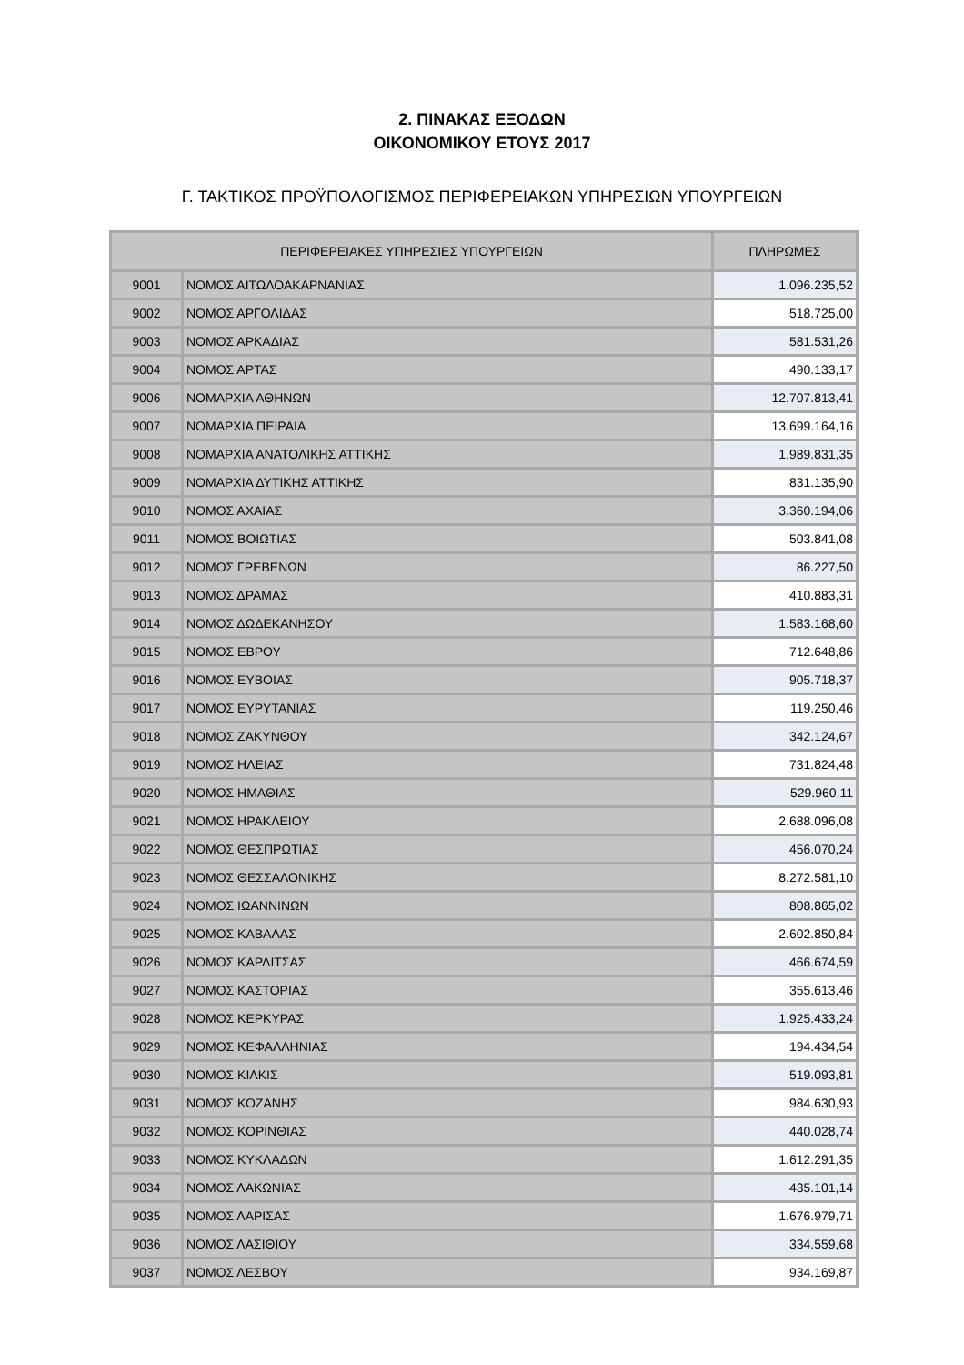2. ΠΙΝΑΚΑΣ ΕΞΟΔΩΝ
ΟΙΚΟΝΟΜΙΚΟΥ ΕΤΟΥΣ 2017
Γ. ΤΑΚΤΙΚΟΣ ΠΡΟΫΠΟΛΟΓΙΣΜΟΣ ΠΕΡΙΦΕΡΕΙΑΚΩΝ ΥΠΗΡΕΣΙΩΝ ΥΠΟΥΡΓΕΙΩΝ
| ΠΕΡΙΦΕΡΕΙΑΚΕΣ ΥΠΗΡΕΣΙΕΣ ΥΠΟΥΡΓΕΙΩΝ | | ΠΛΗΡΩΜΕΣ |
| --- | --- | --- |
| 9001 | ΝΟΜΟΣ ΑΙΤΩΛΟΑΚΑΡΝΑΝΙΑΣ | 1.096.235,52 |
| 9002 | ΝΟΜΟΣ ΑΡΓΟΛΙΔΑΣ | 518.725,00 |
| 9003 | ΝΟΜΟΣ ΑΡΚΑΔΙΑΣ | 581.531,26 |
| 9004 | ΝΟΜΟΣ ΑΡΤΑΣ | 490.133,17 |
| 9006 | ΝΟΜΑΡΧΙΑ ΑΘΗΝΩΝ | 12.707.813,41 |
| 9007 | ΝΟΜΑΡΧΙΑ ΠΕΙΡΑΙΑ | 13.699.164,16 |
| 9008 | ΝΟΜΑΡΧΙΑ ΑΝΑΤΟΛΙΚΗΣ ΑΤΤΙΚΗΣ | 1.989.831,35 |
| 9009 | ΝΟΜΑΡΧΙΑ ΔΥΤΙΚΗΣ ΑΤΤΙΚΗΣ | 831.135,90 |
| 9010 | ΝΟΜΟΣ ΑΧΑΙΑΣ | 3.360.194,06 |
| 9011 | ΝΟΜΟΣ ΒΟΙΩΤΙΑΣ | 503.841,08 |
| 9012 | ΝΟΜΟΣ ΓΡΕΒΕΝΩΝ | 86.227,50 |
| 9013 | ΝΟΜΟΣ ΔΡΑΜΑΣ | 410.883,31 |
| 9014 | ΝΟΜΟΣ ΔΩΔΕΚΑΝΗΣΟΥ | 1.583.168,60 |
| 9015 | ΝΟΜΟΣ ΕΒΡΟΥ | 712.648,86 |
| 9016 | ΝΟΜΟΣ ΕΥΒΟΙΑΣ | 905.718,37 |
| 9017 | ΝΟΜΟΣ ΕΥΡΥΤΑΝΙΑΣ | 119.250,46 |
| 9018 | ΝΟΜΟΣ ΖΑΚΥΝΘΟΥ | 342.124,67 |
| 9019 | ΝΟΜΟΣ ΗΛΕΙΑΣ | 731.824,48 |
| 9020 | ΝΟΜΟΣ ΗΜΑΘΙΑΣ | 529.960,11 |
| 9021 | ΝΟΜΟΣ ΗΡΑΚΛΕΙΟΥ | 2.688.096,08 |
| 9022 | ΝΟΜΟΣ ΘΕΣΠΡΩΤΙΑΣ | 456.070,24 |
| 9023 | ΝΟΜΟΣ ΘΕΣΣΑΛΟΝΙΚΗΣ | 8.272.581,10 |
| 9024 | ΝΟΜΟΣ ΙΩΑΝΝΙΝΩΝ | 808.865,02 |
| 9025 | ΝΟΜΟΣ ΚΑΒΑΛΑΣ | 2.602.850,84 |
| 9026 | ΝΟΜΟΣ ΚΑΡΔΙΤΣΑΣ | 466.674,59 |
| 9027 | ΝΟΜΟΣ ΚΑΣΤΟΡΙΑΣ | 355.613,46 |
| 9028 | ΝΟΜΟΣ ΚΕΡΚΥΡΑΣ | 1.925.433,24 |
| 9029 | ΝΟΜΟΣ ΚΕΦΑΛΛΗΝΙΑΣ | 194.434,54 |
| 9030 | ΝΟΜΟΣ ΚΙΛΚΙΣ | 519.093,81 |
| 9031 | ΝΟΜΟΣ ΚΟΖΑΝΗΣ | 984.630,93 |
| 9032 | ΝΟΜΟΣ ΚΟΡΙΝΘΙΑΣ | 440.028,74 |
| 9033 | ΝΟΜΟΣ ΚΥΚΛΑΔΩΝ | 1.612.291,35 |
| 9034 | ΝΟΜΟΣ ΛΑΚΩΝΙΑΣ | 435.101,14 |
| 9035 | ΝΟΜΟΣ ΛΑΡΙΣΑΣ | 1.676.979,71 |
| 9036 | ΝΟΜΟΣ ΛΑΣΙΘΙΟΥ | 334.559,68 |
| 9037 | ΝΟΜΟΣ ΛΕΣΒΟΥ | 934.169,87 |